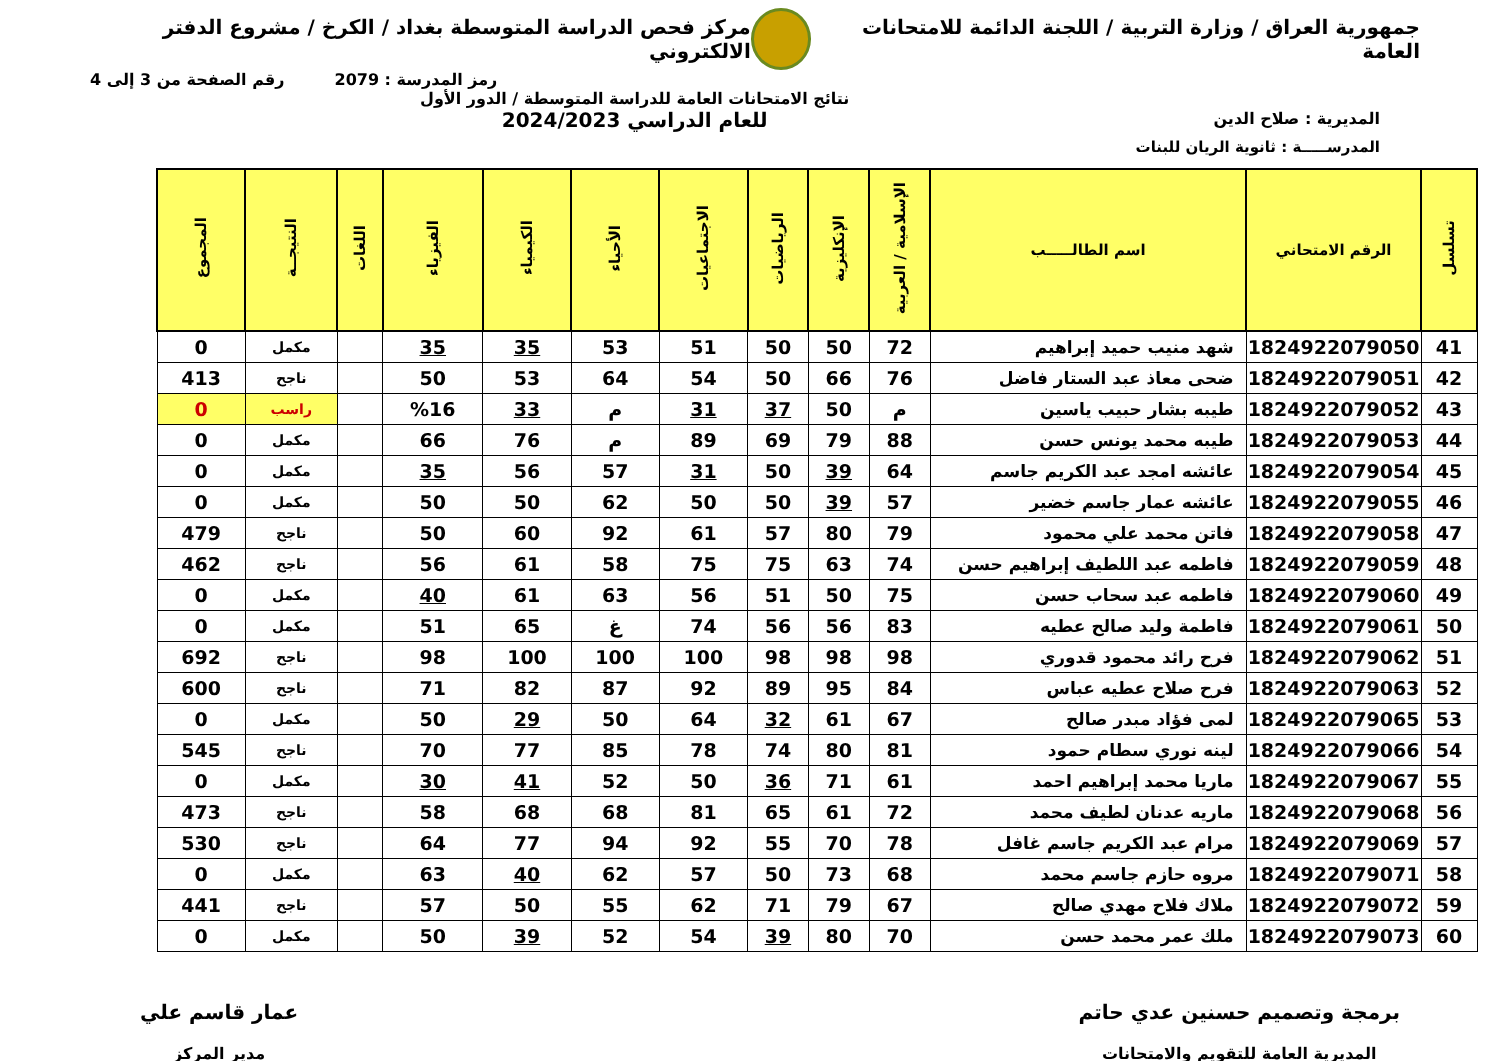جمهورية العراق / وزارة التربية / اللجنة الدائمة للامتحانات العامة
مركز فحص الدراسة المتوسطة بغداد / الكرخ / مشروع الدفتر الالكتروني
رمز المدرسة : 2079 رقم الصفحة من 3 إلى 4
المديرية : صلاح الدين
نتائج الامتحانات العامة للدراسة المتوسطة / الدور الأول
للعام الدراسي 2024/2023
المدرســـــة : ثانوية الريان للبنات
| تسلسل | الرقم الامتحاني | اسم الطالـــــب | الإسلامية / العربية | الإنكليزية | الرياضيات | الاجتماعيات | الأحياء | الكيمياء | الفيزياء | اللغات | النتيجــة | المجموع |
| --- | --- | --- | --- | --- | --- | --- | --- | --- | --- | --- | --- | --- |
| 41 | 1824922079050 | شهد منيب حميد إبراهيم | 72 | 50 | 50 | 51 | 53 | 35 | 35 | | مكمل | 0 |
| 42 | 1824922079051 | ضحى معاذ عبد الستار فاضل | 76 | 66 | 50 | 54 | 64 | 53 | 50 | | ناجح | 413 |
| 43 | 1824922079052 | طيبه بشار حبيب ياسين | م | 50 | 37 | 31 | م | 33 | %16 | | راسب | 0 |
| 44 | 1824922079053 | طيبه محمد يونس حسن | 88 | 79 | 69 | 89 | م | 76 | 66 | | مكمل | 0 |
| 45 | 1824922079054 | عائشه امجد عبد الكريم جاسم | 64 | 39 | 50 | 31 | 57 | 56 | 35 | | مكمل | 0 |
| 46 | 1824922079055 | عائشه عمار جاسم خضير | 57 | 39 | 50 | 50 | 62 | 50 | 50 | | مكمل | 0 |
| 47 | 1824922079058 | فاتن محمد علي محمود | 79 | 80 | 57 | 61 | 92 | 60 | 50 | | ناجح | 479 |
| 48 | 1824922079059 | فاطمه عبد اللطيف إبراهيم حسن | 74 | 63 | 75 | 75 | 58 | 61 | 56 | | ناجح | 462 |
| 49 | 1824922079060 | فاطمه عبد سحاب حسن | 75 | 50 | 51 | 56 | 63 | 61 | 40 | | مكمل | 0 |
| 50 | 1824922079061 | فاطمة وليد صالح عطيه | 83 | 56 | 56 | 74 | غ | 65 | 51 | | مكمل | 0 |
| 51 | 1824922079062 | فرح رائد محمود قدوري | 98 | 98 | 98 | 100 | 100 | 100 | 98 | | ناجح | 692 |
| 52 | 1824922079063 | فرح صلاح عطيه عباس | 84 | 95 | 89 | 92 | 87 | 82 | 71 | | ناجح | 600 |
| 53 | 1824922079065 | لمى فؤاد مبدر صالح | 67 | 61 | 32 | 64 | 50 | 29 | 50 | | مكمل | 0 |
| 54 | 1824922079066 | لينه نوري سطام حمود | 81 | 80 | 74 | 78 | 85 | 77 | 70 | | ناجح | 545 |
| 55 | 1824922079067 | ماريا محمد إبراهيم احمد | 61 | 71 | 36 | 50 | 52 | 41 | 30 | | مكمل | 0 |
| 56 | 1824922079068 | ماريه عدنان لطيف محمد | 72 | 61 | 65 | 81 | 68 | 68 | 58 | | ناجح | 473 |
| 57 | 1824922079069 | مرام عبد الكريم جاسم غافل | 78 | 70 | 55 | 92 | 94 | 77 | 64 | | ناجح | 530 |
| 58 | 1824922079071 | مروه حازم جاسم محمد | 68 | 73 | 50 | 57 | 62 | 40 | 63 | | مكمل | 0 |
| 59 | 1824922079072 | ملاك فلاح مهدي صالح | 67 | 79 | 71 | 62 | 55 | 50 | 57 | | ناجح | 441 |
| 60 | 1824922079073 | ملك عمر محمد حسن | 70 | 80 | 39 | 54 | 52 | 39 | 50 | | مكمل | 0 |
برمجة وتصميم حسنين عدي حاتم
المديرية العامة للتقويم والامتحانات
عمار قاسم علي
مدير المركز